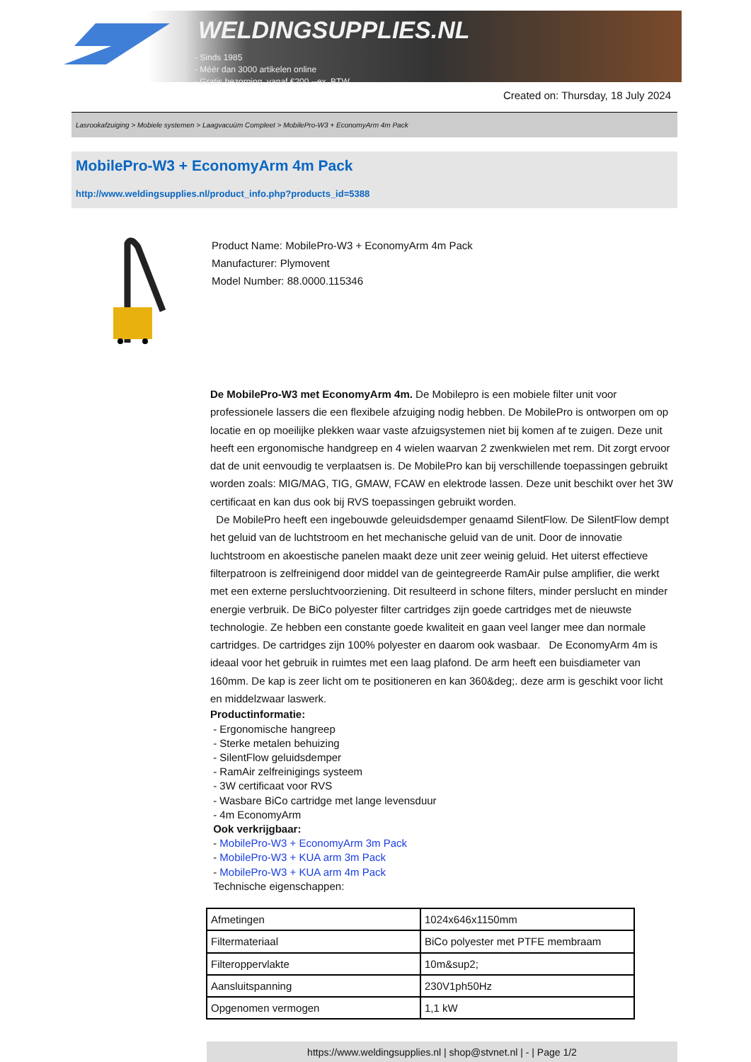WELDINGSUPPLIES.NL
- Sinds 1985
- Méér dan 3000 artikelen online
- Gratis bezorging, vanaf €200,--ex. BTW
Created on: Thursday, 18 July 2024
Lasrookafzuiging > Mobiele systemen > Laagvacuüm Compleet > MobilePro-W3 + EconomyArm 4m Pack
MobilePro-W3 + EconomyArm 4m Pack
http://www.weldingsupplies.nl/product_info.php?products_id=5388
Product Name: MobilePro-W3 + EconomyArm 4m Pack
Manufacturer: Plymovent
Model Number: 88.0000.115346
De MobilePro-W3 met EconomyArm 4m. De Mobilepro is een mobiele filter unit voor professionele lassers die een flexibele afzuiging nodig hebben. De MobilePro is ontworpen om op locatie en op moeilijke plekken waar vaste afzuigsystemen niet bij komen af te zuigen. Deze unit heeft een ergonomische handgreep en 4 wielen waarvan 2 zwenkwielen met rem. Dit zorgt ervoor dat de unit eenvoudig te verplaatsen is. De MobilePro kan bij verschillende toepassingen gebruikt worden zoals: MIG/MAG, TIG, GMAW, FCAW en elektrode lassen. Deze unit beschikt over het 3W certificaat en kan dus ook bij RVS toepassingen gebruikt worden.
De MobilePro heeft een ingebouwde geleuidsdemper genaamd SilentFlow. De SilentFlow dempt het geluid van de luchtstroom en het mechanische geluid van de unit. Door de innovatie luchtstroom en akoestische panelen maakt deze unit zeer weinig geluid. Het uiterst effectieve filterpatroon is zelfreinigend door middel van de geintegreerde RamAir pulse amplifier, die werkt met een externe persluchtvoorziening. Dit resulteerd in schone filters, minder perslucht en minder energie verbruik. De BiCo polyester filter cartridges zijn goede cartridges met de nieuwste technologie. Ze hebben een constante goede kwaliteit en gaan veel langer mee dan normale cartridges. De cartridges zijn 100% polyester en daarom ook wasbaar. De EconomyArm 4m is ideaal voor het gebruik in ruimtes met een laag plafond. De arm heeft een buisdiameter van 160mm. De kap is zeer licht om te positioneren en kan 360&deg;. deze arm is geschikt voor licht en middelzwaar laswerk.
Productinformatie:
- Ergonomische hangreep
- Sterke metalen behuizing
- SilentFlow geluidsdemper
- RamAir zelfreinigings systeem
- 3W certificaat voor RVS
- Wasbare BiCo cartridge met lange levensduur
- 4m EconomyArm
Ook verkrijgbaar:
- MobilePro-W3 + EconomyArm 3m Pack
- MobilePro-W3 + KUA arm 3m Pack
- MobilePro-W3 + KUA arm 4m Pack
Technische eigenschappen:
| Afmetingen | 1024x646x1150mm |
| Filtermateriaal | BiCo polyester met PTFE membraam |
| Filteroppervlakte | 10m&sup2; |
| Aansluitspanning | 230V1ph50Hz |
| Opgenomen vermogen | 1,1 kW |
https://www.weldingsupplies.nl | shop@stvnet.nl | - | Page 1/2